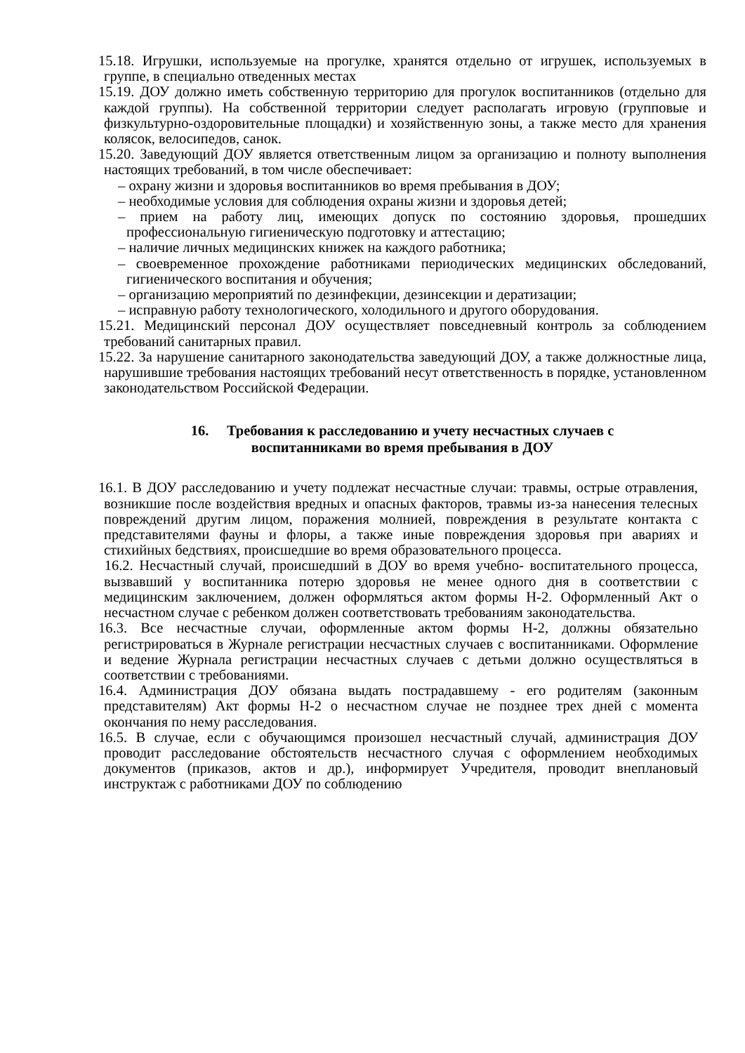15.18. Игрушки, используемые на прогулке, хранятся отдельно от игрушек, используемых в группе, в специально отведенных местах
15.19. ДОУ должно иметь собственную территорию для прогулок воспитанников (отдельно для каждой группы). На собственной территории следует располагать игровую (групповые и физкультурно-оздоровительные площадки) и хозяйственную зоны, а также место для хранения колясок, велосипедов, санок.
15.20. Заведующий ДОУ является ответственным лицом за организацию и полноту выполнения настоящих требований, в том числе обеспечивает:
– охрану жизни и здоровья воспитанников во время пребывания в ДОУ;
– необходимые условия для соблюдения охраны жизни и здоровья детей;
– прием на работу лиц, имеющих допуск по состоянию здоровья, прошедших профессиональную гигиеническую подготовку и аттестацию;
– наличие личных медицинских книжек на каждого работника;
– своевременное прохождение работниками периодических медицинских обследований, гигиенического воспитания и обучения;
– организацию мероприятий по дезинфекции, дезинсекции и дератизации;
– исправную работу технологического, холодильного и другого оборудования.
15.21. Медицинский персонал ДОУ осуществляет повседневный контроль за соблюдением требований санитарных правил.
15.22. За нарушение санитарного законодательства заведующий ДОУ, а также должностные лица, нарушившие требования настоящих требований несут ответственность в порядке, установленном законодательством Российской Федерации.
16. Требования к расследованию и учету несчастных случаев с
воспитанниками во время пребывания в ДОУ
16.1. В ДОУ расследованию и учету подлежат несчастные случаи: травмы, острые отравления, возникшие после воздействия вредных и опасных факторов, травмы из-за нанесения телесных повреждений другим лицом, поражения молнией, повреждения в результате контакта с представителями фауны и флоры, а также иные повреждения здоровья при авариях и стихийных бедствиях, происшедшие во время образовательного процесса.
16.2. Несчастный случай, происшедший в ДОУ во время учебно- воспитательного процесса, вызвавший у воспитанника потерю здоровья не менее одного дня в соответствии с медицинским заключением, должен оформляться актом формы Н-2. Оформленный Акт о несчастном случае с ребенком должен соответствовать требованиям законодательства.
16.3. Все несчастные случаи, оформленные актом формы Н-2, должны обязательно регистрироваться в Журнале регистрации несчастных случаев с воспитанниками. Оформление и ведение Журнала регистрации несчастных случаев с детьми должно осуществляться в соответствии с требованиями.
16.4. Администрация ДОУ обязана выдать пострадавшему - его родителям (законным представителям) Акт формы Н-2 о несчастном случае не позднее трех дней с момента окончания по нему расследования.
16.5. В случае, если с обучающимся произошел несчастный случай, администрация ДОУ проводит расследование обстоятельств несчастного случая с оформлением необходимых документов (приказов, актов и др.), информирует Учредителя, проводит внеплановый инструктаж с работниками ДОУ по соблюдению